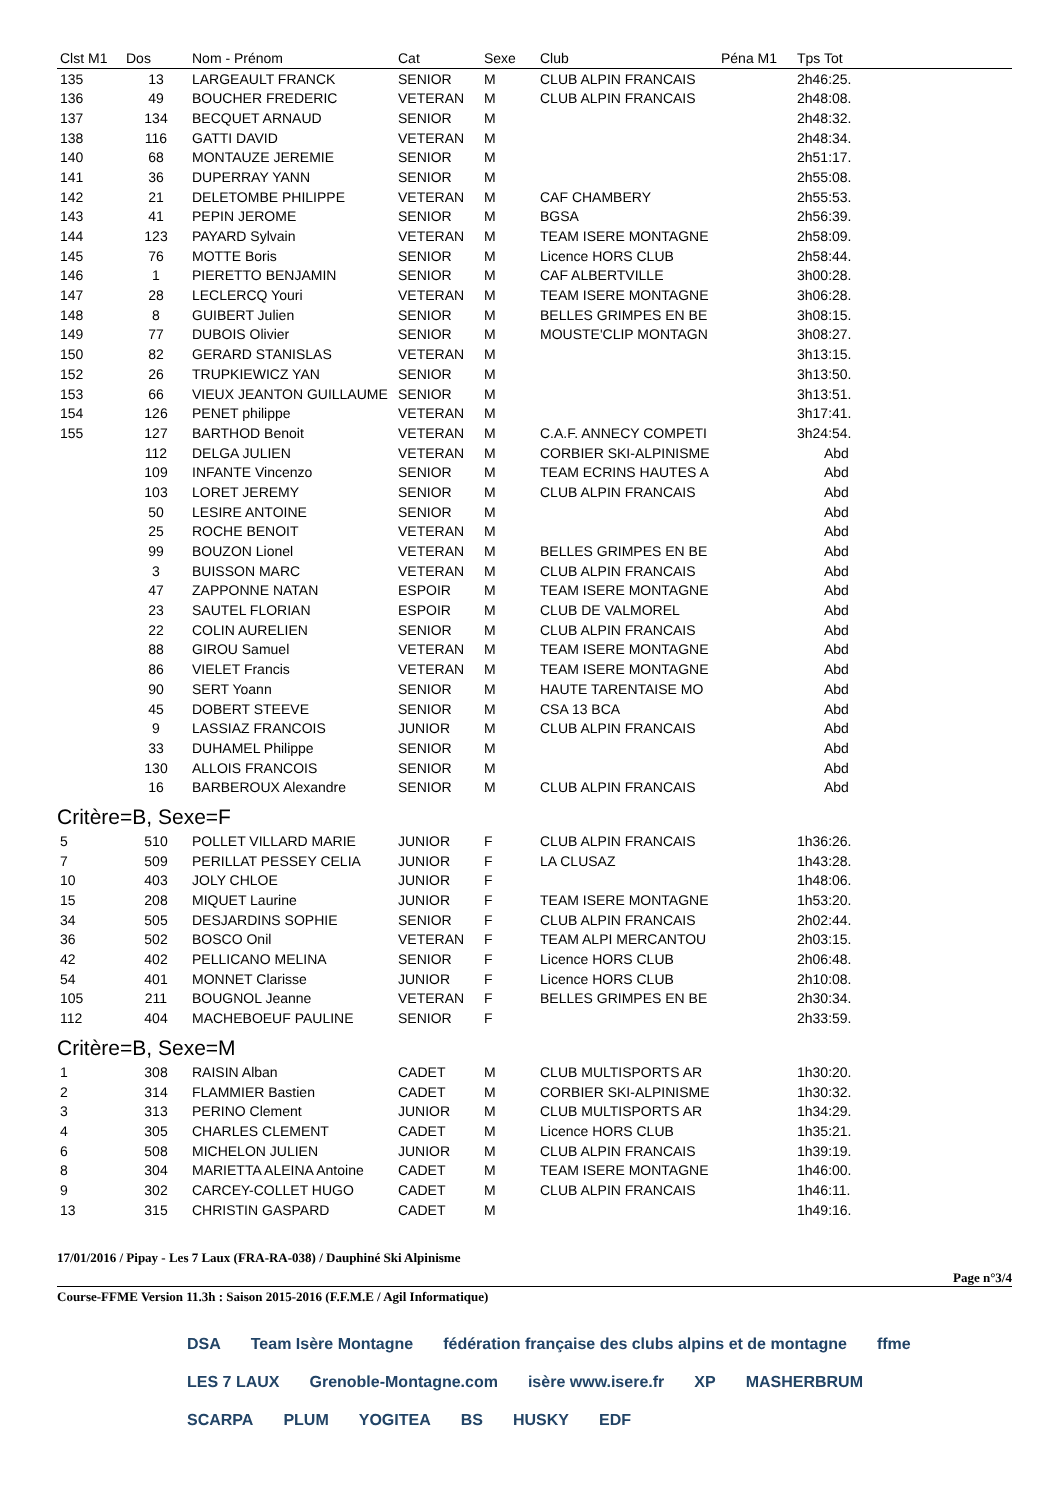| Clst M1 | Dos | Nom - Prénom | Cat | Sexe | Club | Péna M1 | Tps Tot |
| --- | --- | --- | --- | --- | --- | --- | --- |
| 135 | 13 | LARGEAULT FRANCK | SENIOR | M | CLUB ALPIN FRANCAIS | | 2h46:25. |
| 136 | 49 | BOUCHER FREDERIC | VETERAN | M | CLUB ALPIN FRANCAIS | | 2h48:08. |
| 137 | 134 | BECQUET ARNAUD | SENIOR | M | | | 2h48:32. |
| 138 | 116 | GATTI DAVID | VETERAN | M | | | 2h48:34. |
| 140 | 68 | MONTAUZE JEREMIE | SENIOR | M | | | 2h51:17. |
| 141 | 36 | DUPERRAY YANN | SENIOR | M | | | 2h55:08. |
| 142 | 21 | DELETOMBE PHILIPPE | VETERAN | M | CAF CHAMBERY | | 2h55:53. |
| 143 | 41 | PEPIN JEROME | SENIOR | M | BGSA | | 2h56:39. |
| 144 | 123 | PAYARD Sylvain | VETERAN | M | TEAM ISERE MONTAGNE | | 2h58:09. |
| 145 | 76 | MOTTE Boris | SENIOR | M | Licence HORS CLUB | | 2h58:44. |
| 146 | 1 | PIERETTO BENJAMIN | SENIOR | M | CAF ALBERTVILLE | | 3h00:28. |
| 147 | 28 | LECLERCQ Youri | VETERAN | M | TEAM ISERE MONTAGNE | | 3h06:28. |
| 148 | 8 | GUIBERT Julien | SENIOR | M | BELLES GRIMPES EN BE | | 3h08:15. |
| 149 | 77 | DUBOIS Olivier | SENIOR | M | MOUSTE'CLIP MONTAGN | | 3h08:27. |
| 150 | 82 | GERARD STANISLAS | VETERAN | M | | | 3h13:15. |
| 152 | 26 | TRUPKIEWICZ YAN | SENIOR | M | | | 3h13:50. |
| 153 | 66 | VIEUX JEANTON GUILLAUME | SENIOR | M | | | 3h13:51. |
| 154 | 126 | PENET philippe | VETERAN | M | | | 3h17:41. |
| 155 | 127 | BARTHOD Benoit | VETERAN | M | C.A.F. ANNECY COMPETI | | 3h24:54. |
| | 112 | DELGA JULIEN | VETERAN | M | CORBIER SKI-ALPINISME | | Abd |
| | 109 | INFANTE Vincenzo | SENIOR | M | TEAM ECRINS HAUTES A | | Abd |
| | 103 | LORET JEREMY | SENIOR | M | CLUB ALPIN FRANCAIS | | Abd |
| | 50 | LESIRE ANTOINE | SENIOR | M | | | Abd |
| | 25 | ROCHE BENOIT | VETERAN | M | | | Abd |
| | 99 | BOUZON Lionel | VETERAN | M | BELLES GRIMPES EN BE | | Abd |
| | 3 | BUISSON MARC | VETERAN | M | CLUB ALPIN FRANCAIS | | Abd |
| | 47 | ZAPPONNE NATAN | ESPOIR | M | TEAM ISERE MONTAGNE | | Abd |
| | 23 | SAUTEL FLORIAN | ESPOIR | M | CLUB DE VALMOREL | | Abd |
| | 22 | COLIN AURELIEN | SENIOR | M | CLUB ALPIN FRANCAIS | | Abd |
| | 88 | GIROU Samuel | VETERAN | M | TEAM ISERE MONTAGNE | | Abd |
| | 86 | VIELET Francis | VETERAN | M | TEAM ISERE MONTAGNE | | Abd |
| | 90 | SERT Yoann | SENIOR | M | HAUTE TARENTAISE MO | | Abd |
| | 45 | DOBERT STEEVE | SENIOR | M | CSA 13 BCA | | Abd |
| | 9 | LASSIAZ FRANCOIS | JUNIOR | M | CLUB ALPIN FRANCAIS | | Abd |
| | 33 | DUHAMEL Philippe | SENIOR | M | | | Abd |
| | 130 | ALLOIS FRANCOIS | SENIOR | M | | | Abd |
| | 16 | BARBEROUX Alexandre | SENIOR | M | CLUB ALPIN FRANCAIS | | Abd |
| Critère=B, Sexe=F | | | | | | | |
| 5 | 510 | POLLET VILLARD MARIE | JUNIOR | F | CLUB ALPIN FRANCAIS | | 1h36:26. |
| 7 | 509 | PERILLAT PESSEY CELIA | JUNIOR | F | LA CLUSAZ | | 1h43:28. |
| 10 | 403 | JOLY CHLOE | JUNIOR | F | | | 1h48:06. |
| 15 | 208 | MIQUET Laurine | JUNIOR | F | TEAM ISERE MONTAGNE | | 1h53:20. |
| 34 | 505 | DESJARDINS SOPHIE | SENIOR | F | CLUB ALPIN FRANCAIS | | 2h02:44. |
| 36 | 502 | BOSCO Onil | VETERAN | F | TEAM ALPI MERCANTOU | | 2h03:15. |
| 42 | 402 | PELLICANO MELINA | SENIOR | F | Licence HORS CLUB | | 2h06:48. |
| 54 | 401 | MONNET Clarisse | JUNIOR | F | Licence HORS CLUB | | 2h10:08. |
| 105 | 211 | BOUGNOL Jeanne | VETERAN | F | BELLES GRIMPES EN BE | | 2h30:34. |
| 112 | 404 | MACHEBOEUF PAULINE | SENIOR | F | | | 2h33:59. |
| Critère=B, Sexe=M | | | | | | | |
| 1 | 308 | RAISIN Alban | CADET | M | CLUB MULTISPORTS AR | | 1h30:20. |
| 2 | 314 | FLAMMIER Bastien | CADET | M | CORBIER SKI-ALPINISME | | 1h30:32. |
| 3 | 313 | PERINO Clement | JUNIOR | M | CLUB MULTISPORTS AR | | 1h34:29. |
| 4 | 305 | CHARLES CLEMENT | CADET | M | Licence HORS CLUB | | 1h35:21. |
| 6 | 508 | MICHELON JULIEN | JUNIOR | M | CLUB ALPIN FRANCAIS | | 1h39:19. |
| 8 | 304 | MARIETTA ALEINA Antoine | CADET | M | TEAM ISERE MONTAGNE | | 1h46:00. |
| 9 | 302 | CARCEY-COLLET HUGO | CADET | M | CLUB ALPIN FRANCAIS | | 1h46:11. |
| 13 | 315 | CHRISTIN GASPARD | CADET | M | | | 1h49:16. |
17/01/2016 / Pipay - Les 7 Laux (FRA-RA-038) / Dauphiné Ski Alpinisme
Page n°3/4
Course-FFME Version 11.3h : Saison 2015-2016 (F.F.M.E / Agil Informatique)
DSA Team Isère Montagne fédération française des clubs alpins et de montagne ffme LES 7 LAUX Grenoble-Montagne.com isère www.isere.fr XP MASHERBRUM SCARPA PLUM YOGITEA BS HUSKY EDF